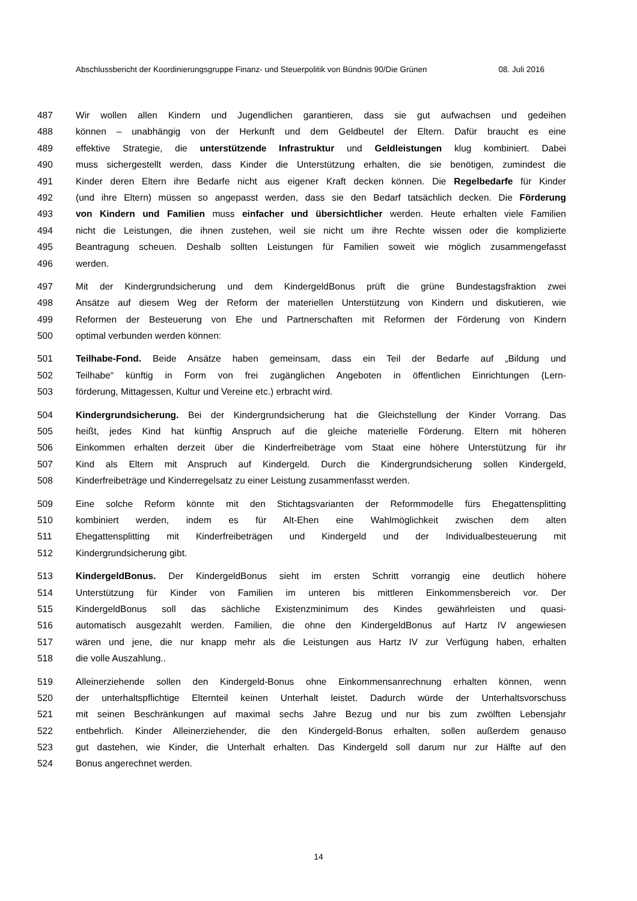Abschlussbericht der Koordinierungsgruppe Finanz- und Steuerpolitik von Bündnis 90/Die Grünen 08. Juli 2016
487 Wir wollen allen Kindern und Jugendlichen garantieren, dass sie gut aufwachsen und gedeihen
488 können – unabhängig von der Herkunft und dem Geldbeutel der Eltern. Dafür braucht es eine
489 effektive Strategie, die unterstützende Infrastruktur und Geldleistungen klug kombiniert. Dabei
490 muss sichergestellt werden, dass Kinder die Unterstützung erhalten, die sie benötigen, zumindest die
491 Kinder deren Eltern ihre Bedarfe nicht aus eigener Kraft decken können. Die Regelbedarfe für Kinder
492 (und ihre Eltern) müssen so angepasst werden, dass sie den Bedarf tatsächlich decken. Die Förderung
493 von Kindern und Familien muss einfacher und übersichtlicher werden. Heute erhalten viele Familien
494 nicht die Leistungen, die ihnen zustehen, weil sie nicht um ihre Rechte wissen oder die komplizierte
495 Beantragung scheuen. Deshalb sollten Leistungen für Familien soweit wie möglich zusammengefasst
496 werden.
497 Mit der Kindergrundsicherung und dem KindergeldBonus prüft die grüne Bundestagsfraktion zwei
498 Ansätze auf diesem Weg der Reform der materiellen Unterstützung von Kindern und diskutieren, wie
499 Reformen der Besteuerung von Ehe und Partnerschaften mit Reformen der Förderung von Kindern
500 optimal verbunden werden können:
501 Teilhabe-Fond. Beide Ansätze haben gemeinsam, dass ein Teil der Bedarfe auf „Bildung und
502 Teilhabe“ künftig in Form von frei zugänglichen Angeboten in öffentlichen Einrichtungen (Lern-
503 förderung, Mittagessen, Kultur und Vereine etc.) erbracht wird.
504 Kindergrundsicherung. Bei der Kindergrundsicherung hat die Gleichstellung der Kinder Vorrang. Das
505 heißt, jedes Kind hat künftig Anspruch auf die gleiche materielle Förderung. Eltern mit höheren
506 Einkommen erhalten derzeit über die Kinderfreibeträge vom Staat eine höhere Unterstützung für ihr
507 Kind als Eltern mit Anspruch auf Kindergeld. Durch die Kindergrundsicherung sollen Kindergeld,
508 Kinderfreibeträge und Kinderregelsatz zu einer Leistung zusammenfasst werden.
509 Eine solche Reform könnte mit den Stichtagsvarianten der Reformmodelle fürs Ehegattensplitting
510 kombiniert werden, indem es für Alt-Ehen eine Wahlmöglichkeit zwischen dem alten
511 Ehegattensplitting mit Kinderfreibeträgen und Kindergeld und der Individualbesteuerung mit
512 Kindergrundsicherung gibt.
513 KindergeldBonus. Der KindergeldBonus sieht im ersten Schritt vorrangig eine deutlich höhere
514 Unterstützung für Kinder von Familien im unteren bis mittleren Einkommensbereich vor. Der
515 KindergeldBonus soll das sächliche Existenzminimum des Kindes gewährleisten und quasi-
516 automatisch ausgezahlt werden. Familien, die ohne den KindergeldBonus auf Hartz IV angewiesen
517 wären und jene, die nur knapp mehr als die Leistungen aus Hartz IV zur Verfügung haben, erhalten
518 die volle Auszahlung..
519 Alleinerziehende sollen den Kindergeld-Bonus ohne Einkommensanrechnung erhalten können, wenn
520 der unterhaltspflichtige Elternteil keinen Unterhalt leistet. Dadurch würde der Unterhaltsvorschuss
521 mit seinen Beschränkungen auf maximal sechs Jahre Bezug und nur bis zum zwölften Lebensjahr
522 entbehrlich. Kinder Alleinerziehender, die den Kindergeld-Bonus erhalten, sollen außerdem genauso
523 gut dastehen, wie Kinder, die Unterhalt erhalten. Das Kindergeld soll darum nur zur Hälfte auf den
524 Bonus angerechnet werden.
14